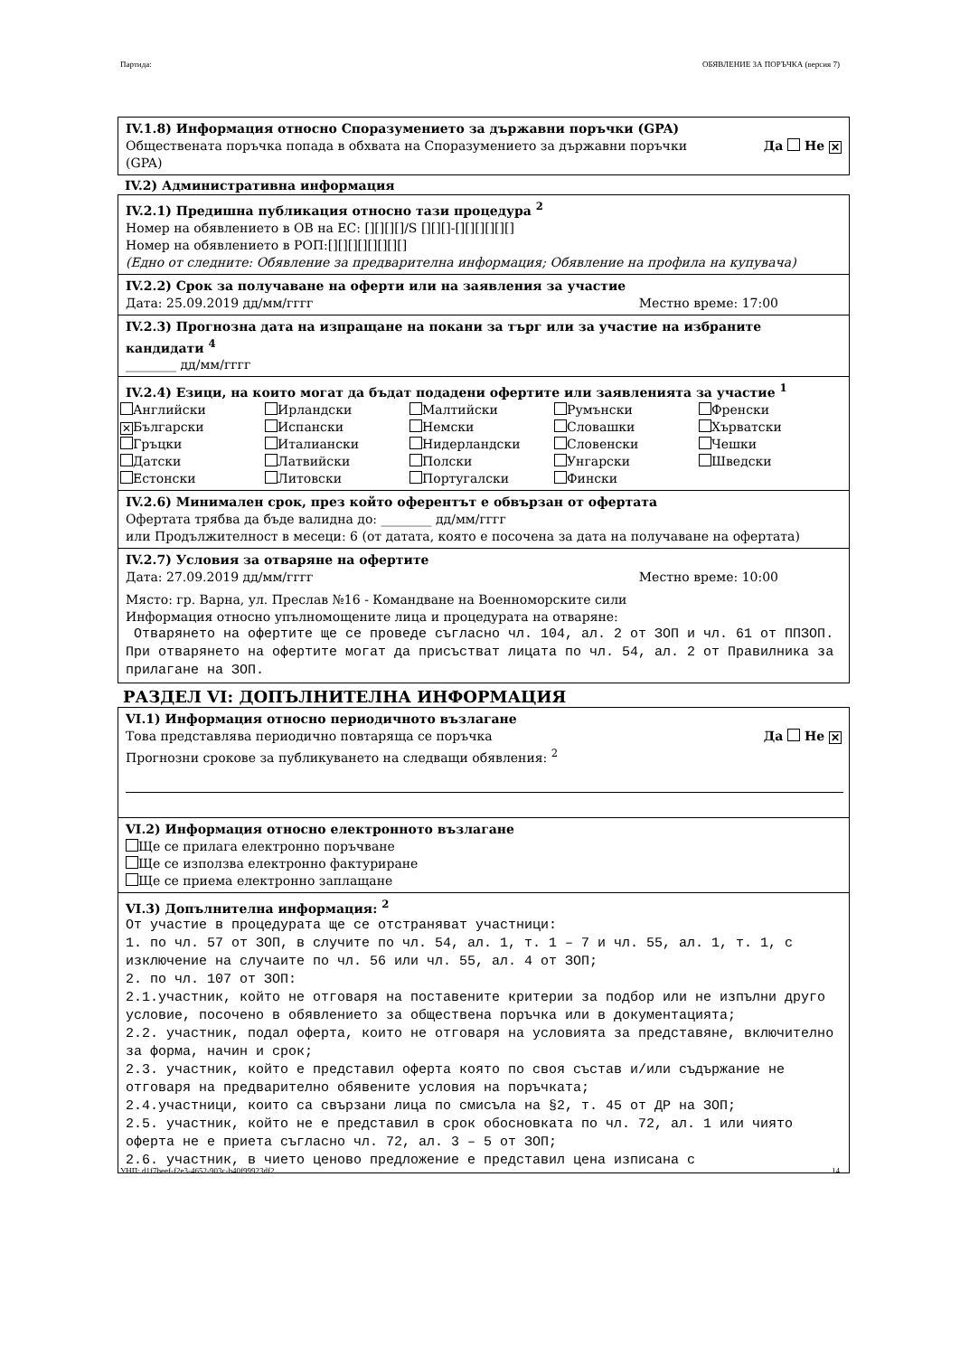Партида: ОБЯВЛЕНИЕ ЗА ПОРЪЧКА (версия 7)
IV.1.8) Информация относно Споразумението за държавни поръчки (GPA)
Обществената поръчка попада в обхвата на Споразумението за държавни поръчки
(GPA) Да Не ✕
IV.2) Административна информация
IV.2.1) Предишна публикация относно тази процедура <sup>2</sup>
Номер на обявлението в ОВ на ЕС: [][][][]/S [][][]-[][][][][][]
Номер на обявлението в РОП:[][][][][][][][]
(Едно от следните: Обявление за предварителна информация; Обявление на профила на купувача)
IV.2.2) Срок за получаване на оферти или на заявления за участие
Дата: 25.09.2019 дд/мм/гггг Местно време: 17:00
IV.2.3) Прогнозна дата на изпращане на покани за търг или за участие на избраните кандидати <sup>4</sup>
________ дд/мм/гггг
IV.2.4) Езици, на които могат да бъдат подадени офертите или заявленията за участие <sup>1</sup>
Английски Ирландски Малтийски Румънски Френски ✕ Български Испански Немски Словашки Хърватски Гръцки Италиански Нидерландски Словенски Чешки Датски Латвийски Полски Унгарски Шведски Естонски Литовски Португалски Фински
IV.2.6) Минимален срок, през който оферентът е обвързан от офертата
Офертата трябва да бъде валидна до: ________ дд/мм/гггг
или Продължителност в месеци: 6 (от датата, която е посочена за дата на получаване на офертата)
IV.2.7) Условия за отваряне на офертите
Дата: 27.09.2019 дд/мм/гггг Местно време: 10:00
Място: гр. Варна, ул. Преслав №16 - Командване на Военноморските сили
Информация относно упълномощените лица и процедурата на отваряне:
Отварянето на офертите ще се проведе съгласно чл. 104, ал. 2 от ЗОП и чл. 61 от ППЗОП. При отварянето на офертите могат да присъстват лицата по чл. 54, ал. 2 от Правилника за прилагане на ЗОП.
РАЗДЕЛ VI: ДОПЪЛНИТЕЛНА ИНФОРМАЦИЯ
VI.1) Информация относно периодичното възлагане
Това представлява периодично повтаряща се поръчка Да Не ✕
Прогнозни срокове за публикуването на следващи обявления: <sup>2</sup>
VI.2) Информация относно електронното възлагане
Ще се прилага електронно поръчване
Ще се използва електронно фактуриране
Ще се приема електронно заплащане
VI.3) Допълнителна информация: <sup>2</sup>
От участие в процедурата ще се отстраняват участници:
1. по чл. 57 от ЗОП, в случите по чл. 54, ал. 1, т. 1 – 7 и чл. 55, ал. 1, т. 1, с изключение на случаите по чл. 56 или чл. 55, ал. 4 от ЗОП;
2. по чл. 107 от ЗОП:
2.1.участник, който не отговаря на поставените критерии за подбор или не изпълни друго условие, посочено в обявлението за обществена поръчка или в документацията;
2.2. участник, подал оферта, които не отговаря на условията за представяне, включително за форма, начин и срок;
2.3. участник, който е представил оферта която по своя състав и/или съдържание не отговаря на предварително обявените условия на поръчката;
2.4.участници, които са свързани лица по смисъла на §2, т. 45 от ДР на ЗОП;
2.5. участник, който не е представил в срок обосновката по чл. 72, ал. 1 или чиято оферта не е приета съгласно чл. 72, ал. 3 – 5 от ЗОП;
2.6. участник, в чието ценово предложение е представил цена изписана с
УНП: d1f7beef-f2e3-4652-903c-b40f99923df2 14